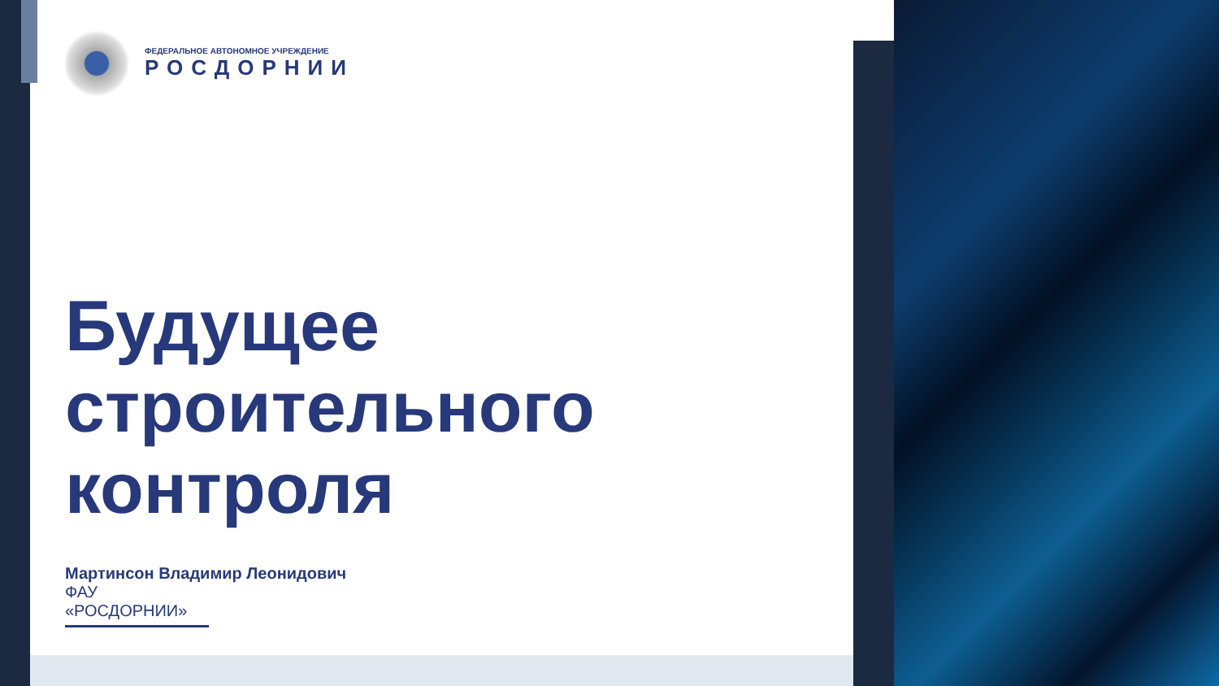ФЕДЕРАЛЬНОЕ АВТОНОМНОЕ УЧРЕЖДЕНИЕ
РОСДОРНИИ
Будущее
строительного
контроля
Мартинсон Владимир Леонидович
ФАУ «РОСДОРНИИ»